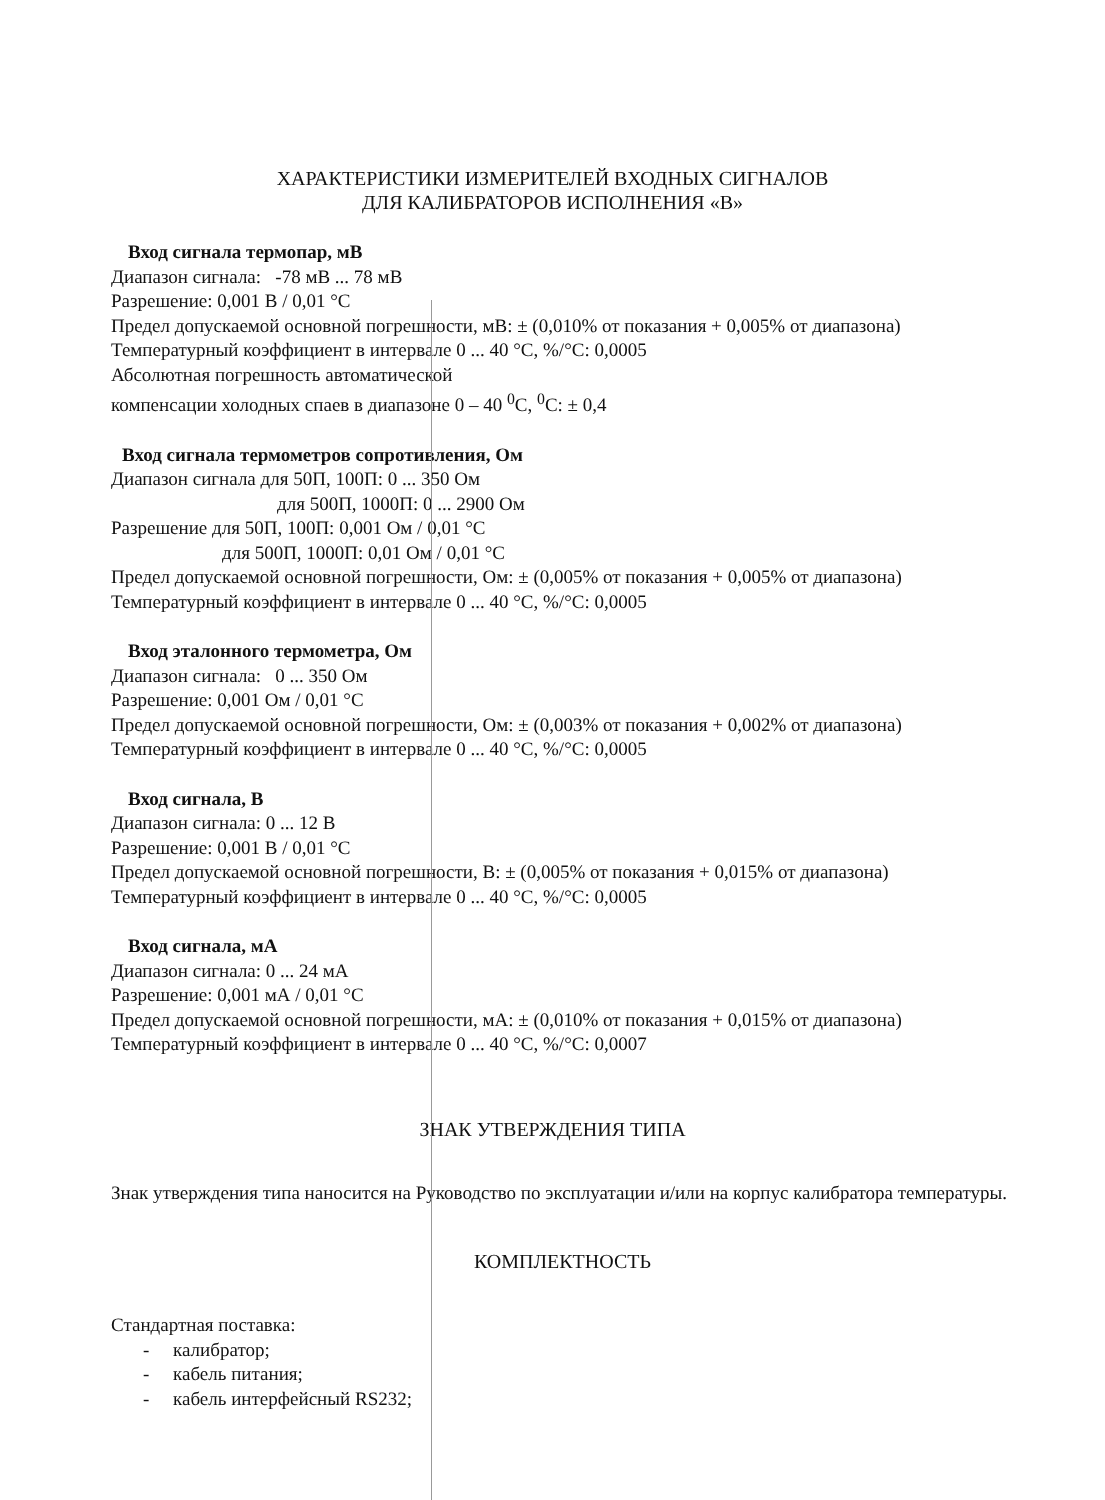ХАРАКТЕРИСТИКИ ИЗМЕРИТЕЛЕЙ ВХОДНЫХ СИГНАЛОВ
ДЛЯ КАЛИБРАТОРОВ ИСПОЛНЕНИЯ «В»
Вход сигнала термопар, мВ
Диапазон сигнала: -78 мВ ... 78 мВ
Разрешение: 0,001 В / 0,01 °С
Предел допускаемой основной погрешности, мВ: ± (0,010% от показания + 0,005% от диапазона)
Температурный коэффициент в интервале 0 ... 40 °С, %/°С: 0,0005
Абсолютная погрешность автоматической
компенсации холодных спаев в диапазоне 0 – 40 <sup>0</sup>С, <sup>0</sup>С: ± 0,4
Вход сигнала термометров сопротивления, Ом
Диапазон сигнала для 50П, 100П: 0 ... 350 Ом
для 500П, 1000П: 0 ... 2900 Ом
Разрешение для 50П, 100П: 0,001 Ом / 0,01 °С
для 500П, 1000П: 0,01 Ом / 0,01 °С
Предел допускаемой основной погрешности, Ом: ± (0,005% от показания + 0,005% от диапазона)
Температурный коэффициент в интервале 0 ... 40 °С, %/°С: 0,0005
Вход эталонного термометра, Ом
Диапазон сигнала: 0 ... 350 Ом
Разрешение: 0,001 Ом / 0,01 °С
Предел допускаемой основной погрешности, Ом: ± (0,003% от показания + 0,002% от диапазона)
Температурный коэффициент в интервале 0 ... 40 °С, %/°С: 0,0005
Вход сигнала, В
Диапазон сигнала: 0 ... 12 В
Разрешение: 0,001 В / 0,01 °С
Предел допускаемой основной погрешности, В: ± (0,005% от показания + 0,015% от диапазона)
Температурный коэффициент в интервале 0 ... 40 °С, %/°С: 0,0005
Вход сигнала, мА
Диапазон сигнала: 0 ... 24 мА
Разрешение: 0,001 мА / 0,01 °С
Предел допускаемой основной погрешности, мА: ± (0,010% от показания + 0,015% от диапазона)
Температурный коэффициент в интервале 0 ... 40 °С, %/°С: 0,0007
ЗНАК УТВЕРЖДЕНИЯ ТИПА
Знак утверждения типа наносится на Руководство по эксплуатации и/или на корпус калибратора температуры.
КОМПЛЕКТНОСТЬ
Стандартная поставка:
- калибратор;
- кабель питания;
- кабель интерфейсный RS232;